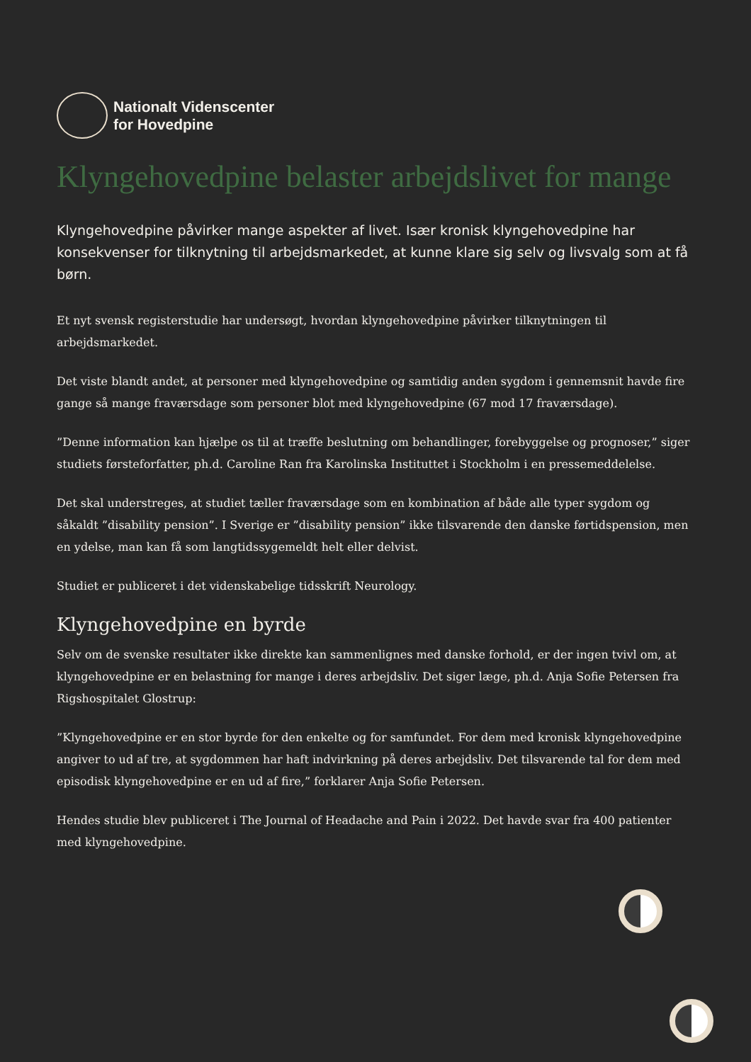Nationalt Videnscenter
for Hovedpine
Klyngehovedpine belaster arbejdslivet for mange
Klyngehovedpine påvirker mange aspekter af livet. Især kronisk klyngehovedpine har konsekvenser for tilknytning til arbejdsmarkedet, at kunne klare sig selv og livsvalg som at få børn.
Et nyt svensk registerstudie har undersøgt, hvordan klyngehovedpine påvirker tilknytningen til arbejdsmarkedet.
Det viste blandt andet, at personer med klyngehovedpine og samtidig anden sygdom i gennemsnit havde fire gange så mange fraværsdage som personer blot med klyngehovedpine (67 mod 17 fraværsdage).
”Denne information kan hjælpe os til at træffe beslutning om behandlinger, forebyggelse og prognoser,” siger studiets førsteforfatter, ph.d. Caroline Ran fra Karolinska Instituttet i Stockholm i en pressemeddelelse.
Det skal understreges, at studiet tæller fraværsdage som en kombination af både alle typer sygdom og såkaldt ”disability pension”. I Sverige er ”disability pension” ikke tilsvarende den danske førtidspension, men en ydelse, man kan få som langtidssygemeldt helt eller delvist.
Studiet er publiceret i det videnskabelige tidsskrift Neurology.
Klyngehovedpine en byrde
Selv om de svenske resultater ikke direkte kan sammenlignes med danske forhold, er der ingen tvivl om, at klyngehovedpine er en belastning for mange i deres arbejdsliv. Det siger læge, ph.d. Anja Sofie Petersen fra Rigshospitalet Glostrup:
”Klyngehovedpine er en stor byrde for den enkelte og for samfundet. For dem med kronisk klyngehovedpine angiver to ud af tre, at sygdommen har haft indvirkning på deres arbejdsliv. Det tilsvarende tal for dem med episodisk klyngehovedpine er en ud af fire,” forklarer Anja Sofie Petersen.
Hendes studie blev publiceret i The Journal of Headache and Pain i 2022. Det havde svar fra 400 patienter med klyngehovedpine.